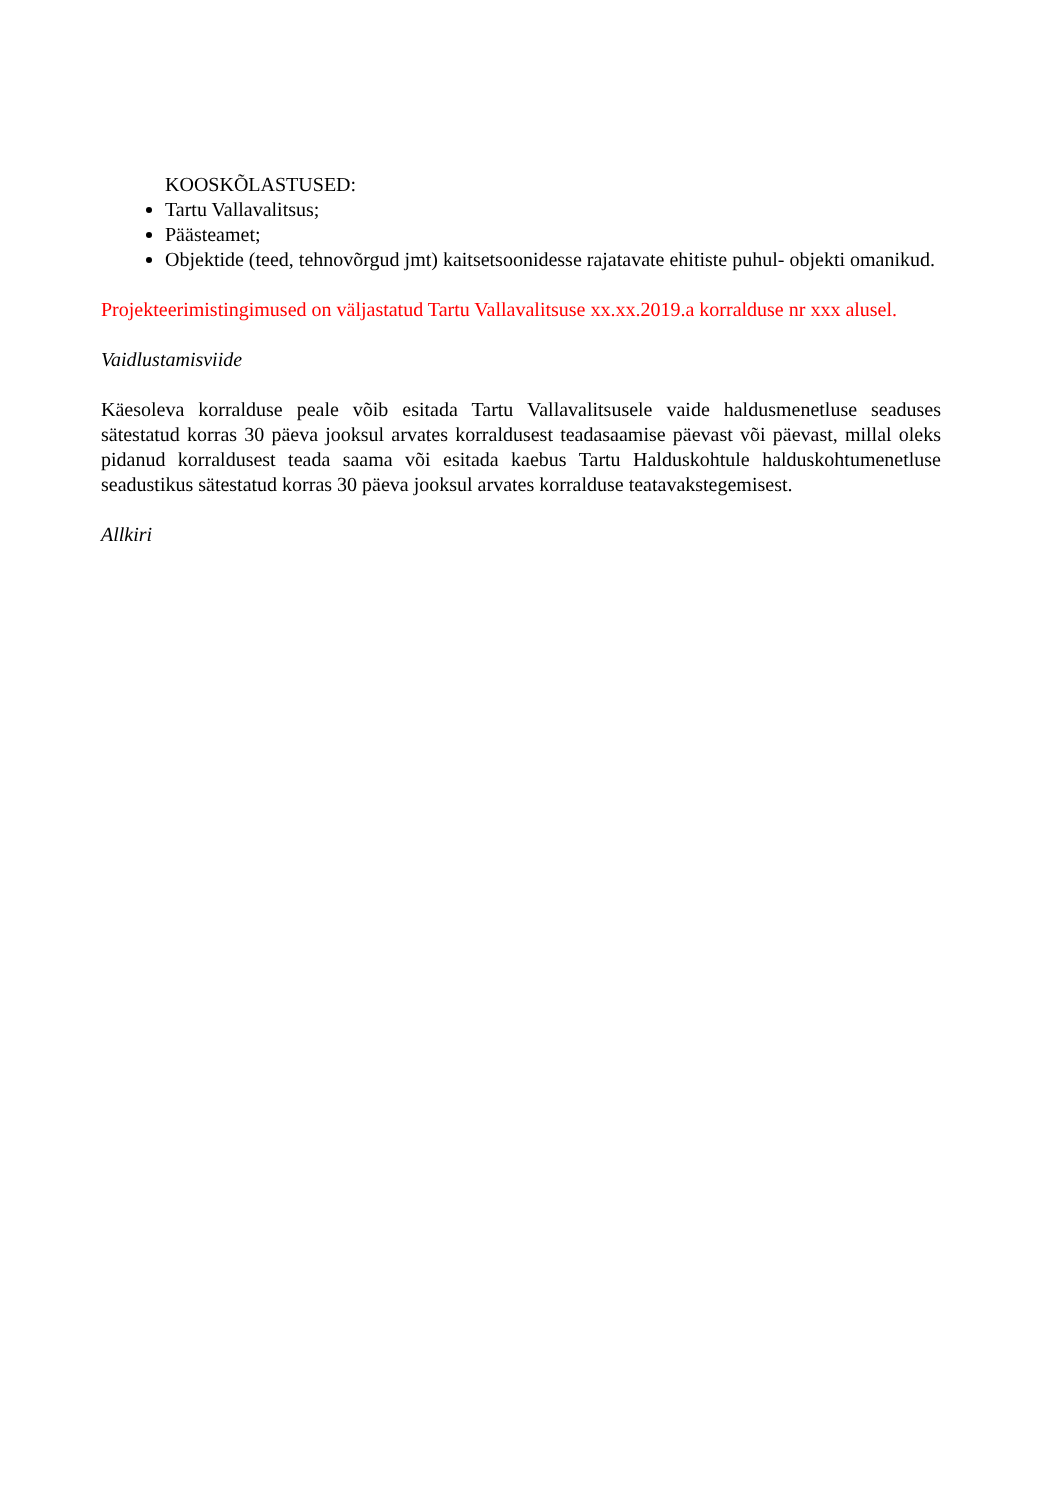KOOSKÕLASTUSED:
Tartu Vallavalitsus;
Päästeamet;
Objektide (teed, tehnovõrgud jmt) kaitsetsoonidesse rajatavate ehitiste puhul- objekti omanikud.
Projekteerimistingimused on väljastatud Tartu Vallavalitsuse xx.xx.2019.a korralduse nr xxx alusel.
Vaidlustamisviide
Käesoleva korralduse peale võib esitada Tartu Vallavalitsusele vaide haldusmenetluse seaduses sätestatud korras 30 päeva jooksul arvates korraldusest teadasaamise päevast või päevast, millal oleks pidanud korraldusest teada saama või esitada kaebus Tartu Halduskohtule halduskohtumenetluse seadustikus sätestatud korras 30 päeva jooksul arvates korralduse teatavakstegemisest.
Allkiri